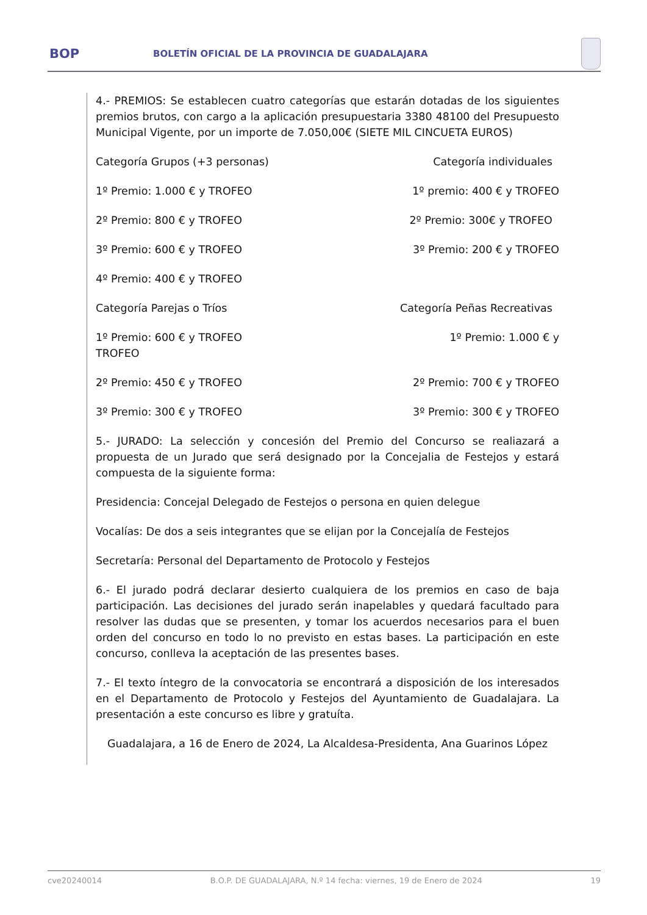BOP
BOLETÍN OFICIAL DE LA PROVINCIA DE GUADALAJARA
4.- PREMIOS: Se establecen cuatro categorías que estarán dotadas de los siguientes premios brutos, con cargo a la aplicación presupuestaria 3380 48100 del Presupuesto Municipal Vigente, por un importe de 7.050,00€ (SIETE MIL CINCUETA EUROS)
Categoría Grupos (+3 personas) Categoría individuales
1º Premio: 1.000 € y TROFEO 1º premio: 400 € y TROFEO
2º Premio: 800 € y TROFEO 2º Premio: 300€ y TROFEO
3º Premio: 600 € y TROFEO 3º Premio: 200 € y TROFEO
4º Premio: 400 € y TROFEO
Categoría Parejas o Tríos Categoría Peñas Recreativas
1º Premio: 600 € y TROFEO
TROFEO 1º Premio: 1.000 € y
2º Premio: 450 € y TROFEO 2º Premio: 700 € y TROFEO
3º Premio: 300 € y TROFEO 3º Premio: 300 € y TROFEO
5.- JURADO: La selección y concesión del Premio del Concurso se realiazará a propuesta de un Jurado que será designado por la Concejalia de Festejos y estará compuesta de la siguiente forma:
Presidencia: Concejal Delegado de Festejos o persona en quien delegue
Vocalías: De dos a seis integrantes que se elijan por la Concejalía de Festejos
Secretaría: Personal del Departamento de Protocolo y Festejos
6.- El jurado podrá declarar desierto cualquiera de los premios en caso de baja participación. Las decisiones del jurado serán inapelables y quedará facultado para resolver las dudas que se presenten, y tomar los acuerdos necesarios para el buen orden del concurso en todo lo no previsto en estas bases. La participación en este concurso, conlleva la aceptación de las presentes bases.
7.- El texto íntegro de la convocatoria se encontrará a disposición de los interesados en el Departamento de Protocolo y Festejos del Ayuntamiento de Guadalajara. La presentación a este concurso es libre y gratuíta.
Guadalajara, a 16 de Enero de 2024, La Alcaldesa-Presidenta, Ana Guarinos López
cve20240014 B.O.P. DE GUADALAJARA, N.º 14 fecha: viernes, 19 de Enero de 2024 19